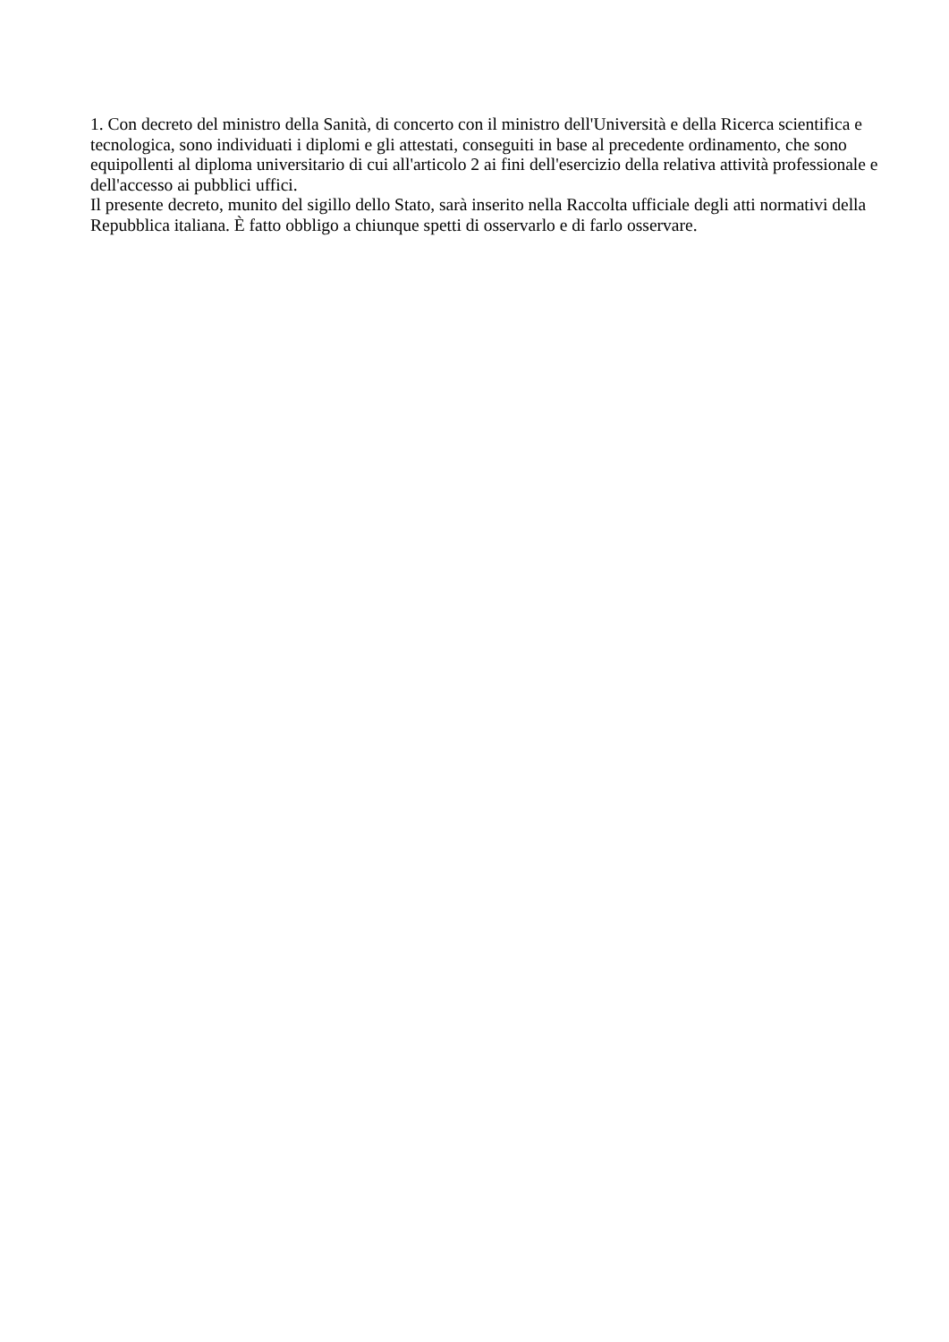1. Con decreto del ministro della Sanità, di concerto con il ministro dell'Università e della Ricerca scientifica e tecnologica, sono individuati i diplomi e gli attestati, conseguiti in base al precedente ordinamento, che sono equipollenti al diploma universitario di cui all'articolo 2 ai fini dell'esercizio della relativa attività professionale e dell'accesso ai pubblici uffici.
Il presente decreto, munito del sigillo dello Stato, sarà inserito nella Raccolta ufficiale degli atti normativi della Repubblica italiana. È fatto obbligo a chiunque spetti di osservarlo e di farlo osservare.